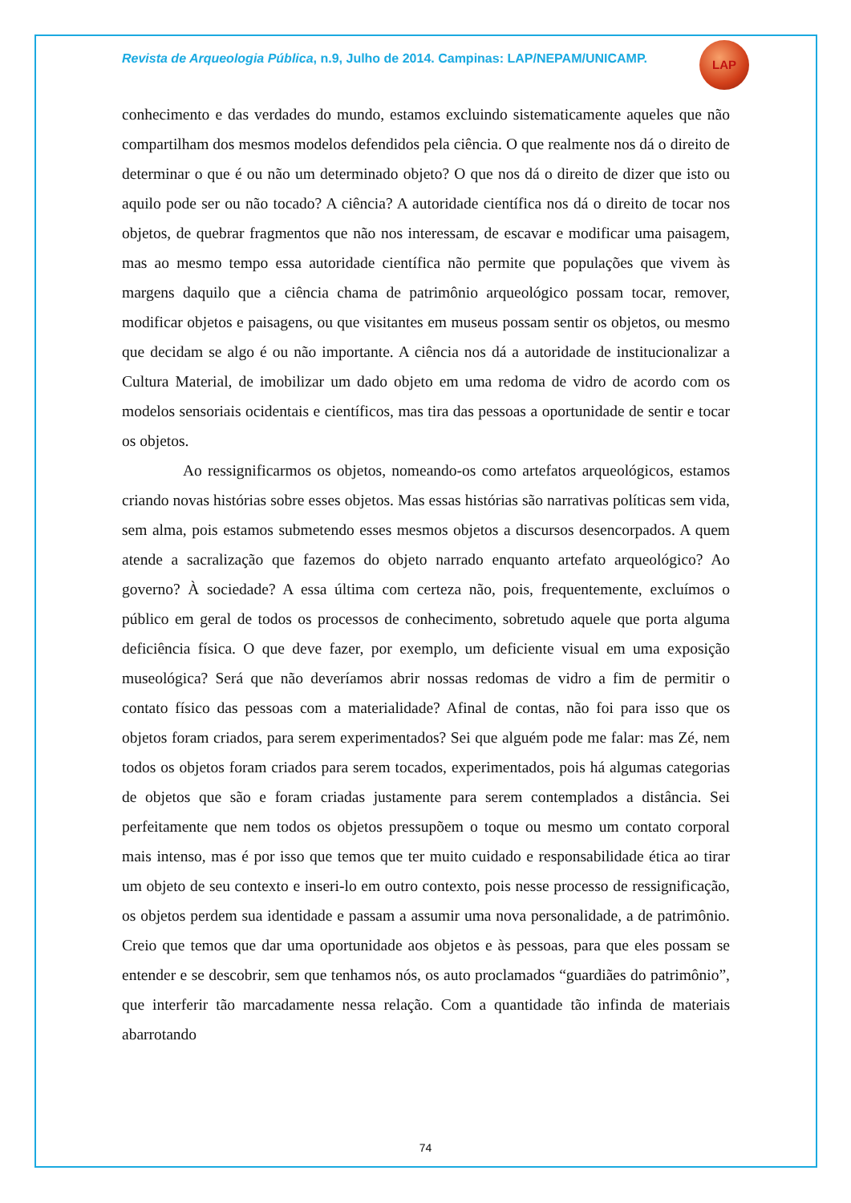Revista de Arqueologia Pública, n.9, Julho de 2014. Campinas: LAP/NEPAM/UNICAMP.
LAP
conhecimento e das verdades do mundo, estamos excluindo sistematicamente aqueles que não compartilham dos mesmos modelos defendidos pela ciência. O que realmente nos dá o direito de determinar o que é ou não um determinado objeto? O que nos dá o direito de dizer que isto ou aquilo pode ser ou não tocado? A ciência? A autoridade científica nos dá o direito de tocar nos objetos, de quebrar fragmentos que não nos interessam, de escavar e modificar uma paisagem, mas ao mesmo tempo essa autoridade científica não permite que populações que vivem às margens daquilo que a ciência chama de patrimônio arqueológico possam tocar, remover, modificar objetos e paisagens, ou que visitantes em museus possam sentir os objetos, ou mesmo que decidam se algo é ou não importante. A ciência nos dá a autoridade de institucionalizar a Cultura Material, de imobilizar um dado objeto em uma redoma de vidro de acordo com os modelos sensoriais ocidentais e científicos, mas tira das pessoas a oportunidade de sentir e tocar os objetos.
Ao ressignificarmos os objetos, nomeando-os como artefatos arqueológicos, estamos criando novas histórias sobre esses objetos. Mas essas histórias são narrativas políticas sem vida, sem alma, pois estamos submetendo esses mesmos objetos a discursos desencorpados. A quem atende a sacralização que fazemos do objeto narrado enquanto artefato arqueológico? Ao governo? À sociedade? A essa última com certeza não, pois, frequentemente, excluímos o público em geral de todos os processos de conhecimento, sobretudo aquele que porta alguma deficiência física. O que deve fazer, por exemplo, um deficiente visual em uma exposição museológica? Será que não deveríamos abrir nossas redomas de vidro a fim de permitir o contato físico das pessoas com a materialidade? Afinal de contas, não foi para isso que os objetos foram criados, para serem experimentados? Sei que alguém pode me falar: mas Zé, nem todos os objetos foram criados para serem tocados, experimentados, pois há algumas categorias de objetos que são e foram criadas justamente para serem contemplados a distância. Sei perfeitamente que nem todos os objetos pressupõem o toque ou mesmo um contato corporal mais intenso, mas é por isso que temos que ter muito cuidado e responsabilidade ética ao tirar um objeto de seu contexto e inseri-lo em outro contexto, pois nesse processo de ressignificação, os objetos perdem sua identidade e passam a assumir uma nova personalidade, a de patrimônio. Creio que temos que dar uma oportunidade aos objetos e às pessoas, para que eles possam se entender e se descobrir, sem que tenhamos nós, os auto proclamados “guardiães do patrimônio”, que interferir tão marcadamente nessa relação. Com a quantidade tão infinda de materiais abarrotando
74